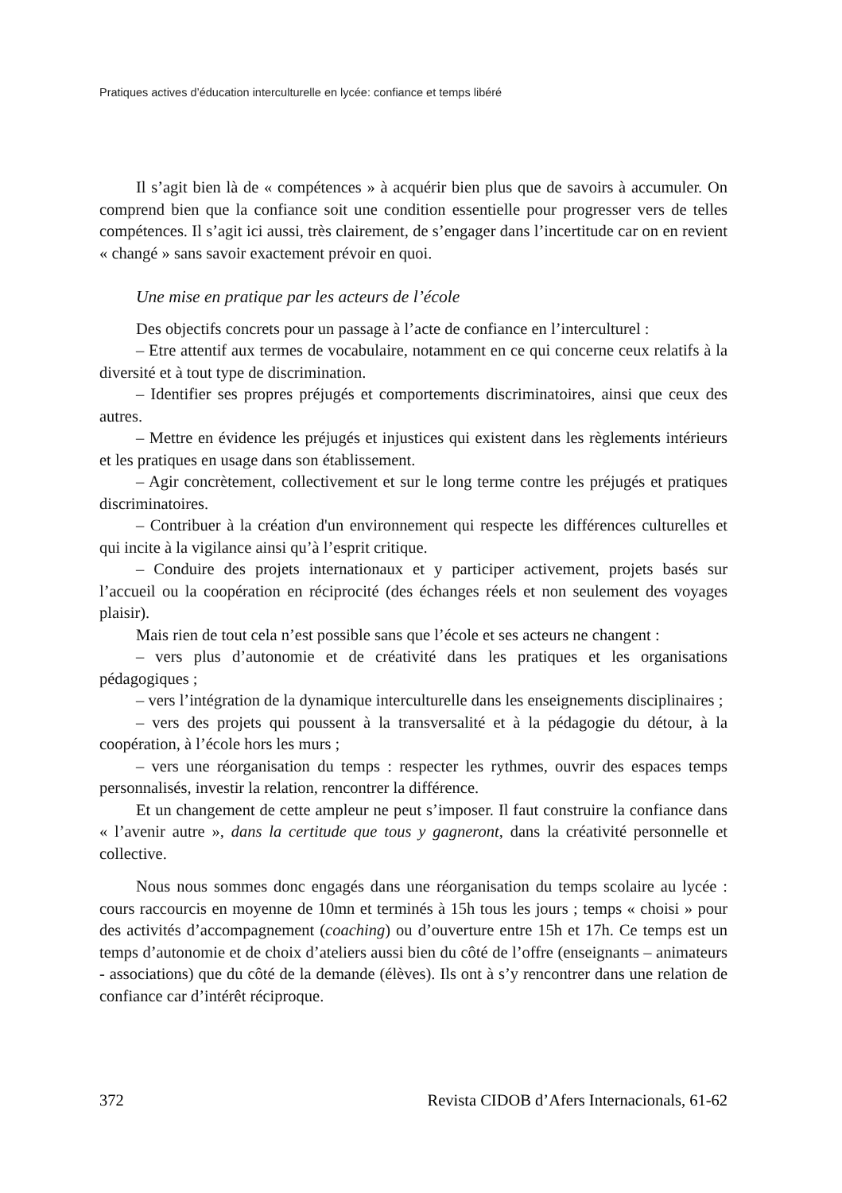Pratiques actives d’éducation interculturelle en lycée: confiance et temps libéré
Il s’agit bien là de « compétences » à acquérir bien plus que de savoirs à accumuler. On comprend bien que la confiance soit une condition essentielle pour progresser vers de telles compétences. Il s’agit ici aussi, très clairement, de s’engager dans l’incertitude car on en revient « changé » sans savoir exactement prévoir en quoi.
Une mise en pratique par les acteurs de l’école
Des objectifs concrets pour un passage à l’acte de confiance en l’interculturel :
– Etre attentif aux termes de vocabulaire, notamment en ce qui concerne ceux relatifs à la diversité et à tout type de discrimination.
– Identifier ses propres préjugés et comportements discriminatoires, ainsi que ceux des autres.
– Mettre en évidence les préjugés et injustices qui existent dans les règlements intérieurs et les pratiques en usage dans son établissement.
– Agir concrètement, collectivement et sur le long terme contre les préjugés et pratiques discriminatoires.
– Contribuer à la création d'un environnement qui respecte les différences culturelles et qui incite à la vigilance ainsi qu’à l’esprit critique.
– Conduire des projets internationaux et y participer activement, projets basés sur l’accueil ou la coopération en réciprocité (des échanges réels et non seulement des voyages plaisir).
Mais rien de tout cela n’est possible sans que l’école et ses acteurs ne changent :
– vers plus d’autonomie et de créativité dans les pratiques et les organisations pédagogiques ;
– vers l’intégration de la dynamique interculturelle dans les enseignements disciplinaires ;
– vers des projets qui poussent à la transversalité et à la pédagogie du détour, à la coopération, à l’école hors les murs ;
– vers une réorganisation du temps : respecter les rythmes, ouvrir des espaces temps personnalisés, investir la relation, rencontrer la différence.
Et un changement de cette ampleur ne peut s’imposer. Il faut construire la confiance dans « l’avenir autre », dans la certitude que tous y gagneront, dans la créativité personnelle et collective.
Nous nous sommes donc engagés dans une réorganisation du temps scolaire au lycée : cours raccourcis en moyenne de 10mn et terminés à 15h tous les jours ; temps « choisi » pour des activités d’accompagnement (coaching) ou d’ouverture entre 15h et 17h. Ce temps est un temps d’autonomie et de choix d’ateliers aussi bien du côté de l’offre (enseignants – animateurs - associations) que du côté de la demande (élèves). Ils ont à s’y rencontrer dans une relation de confiance car d’intérêt réciproque.
372 Revista CIDOB d’Afers Internacionals, 61-62